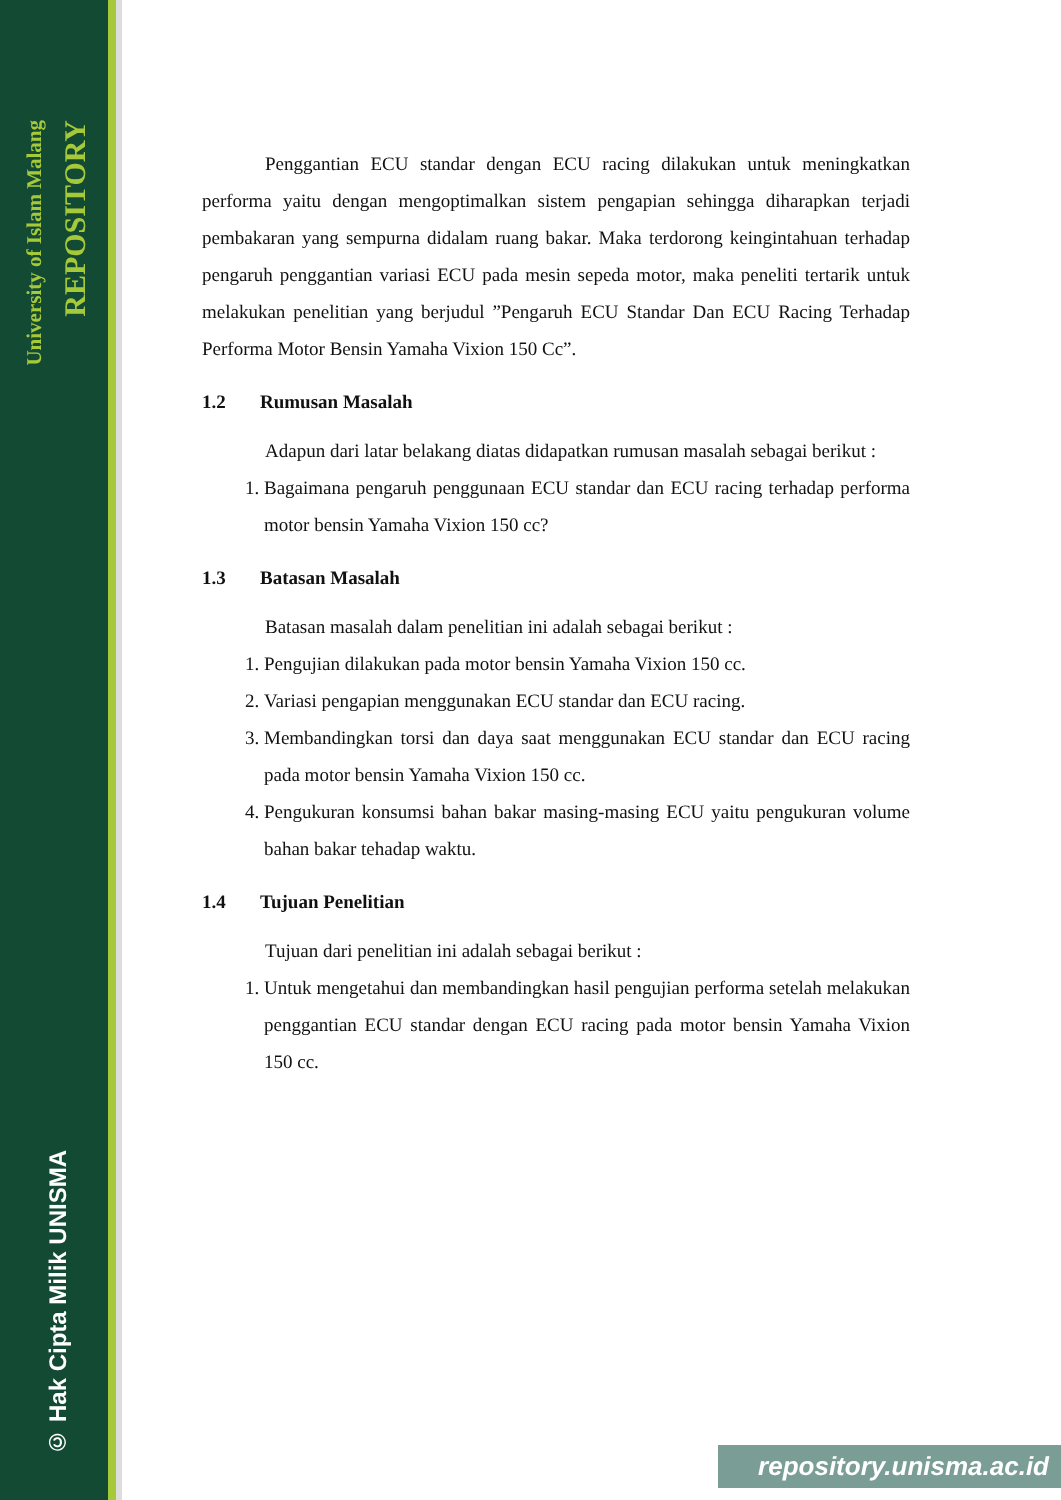University of Islam Malang
REPOSITORY
© Hak Cipta Milik UNISMA
Penggantian ECU standar dengan ECU racing dilakukan untuk meningkatkan performa yaitu dengan mengoptimalkan sistem pengapian sehingga diharapkan terjadi pembakaran yang sempurna didalam ruang bakar. Maka terdorong keingintahuan terhadap pengaruh penggantian variasi ECU pada mesin sepeda motor, maka peneliti tertarik untuk melakukan penelitian yang berjudul ”Pengaruh ECU Standar Dan ECU Racing Terhadap Performa Motor Bensin Yamaha Vixion 150 Cc”.
1.2 Rumusan Masalah
Adapun dari latar belakang diatas didapatkan rumusan masalah sebagai berikut :
1. Bagaimana pengaruh penggunaan ECU standar dan ECU racing terhadap performa motor bensin Yamaha Vixion 150 cc?
1.3 Batasan Masalah
Batasan masalah dalam penelitian ini adalah sebagai berikut :
1. Pengujian dilakukan pada motor bensin Yamaha Vixion 150 cc.
2. Variasi pengapian menggunakan ECU standar dan ECU racing.
3. Membandingkan torsi dan daya saat menggunakan ECU standar dan ECU racing pada motor bensin Yamaha Vixion 150 cc.
4. Pengukuran konsumsi bahan bakar masing-masing ECU yaitu pengukuran volume bahan bakar tehadap waktu.
1.4 Tujuan Penelitian
Tujuan dari penelitian ini adalah sebagai berikut :
1. Untuk mengetahui dan membandingkan hasil pengujian performa setelah melakukan penggantian ECU standar dengan ECU racing pada motor bensin Yamaha Vixion 150 cc.
repository.unisma.ac.id